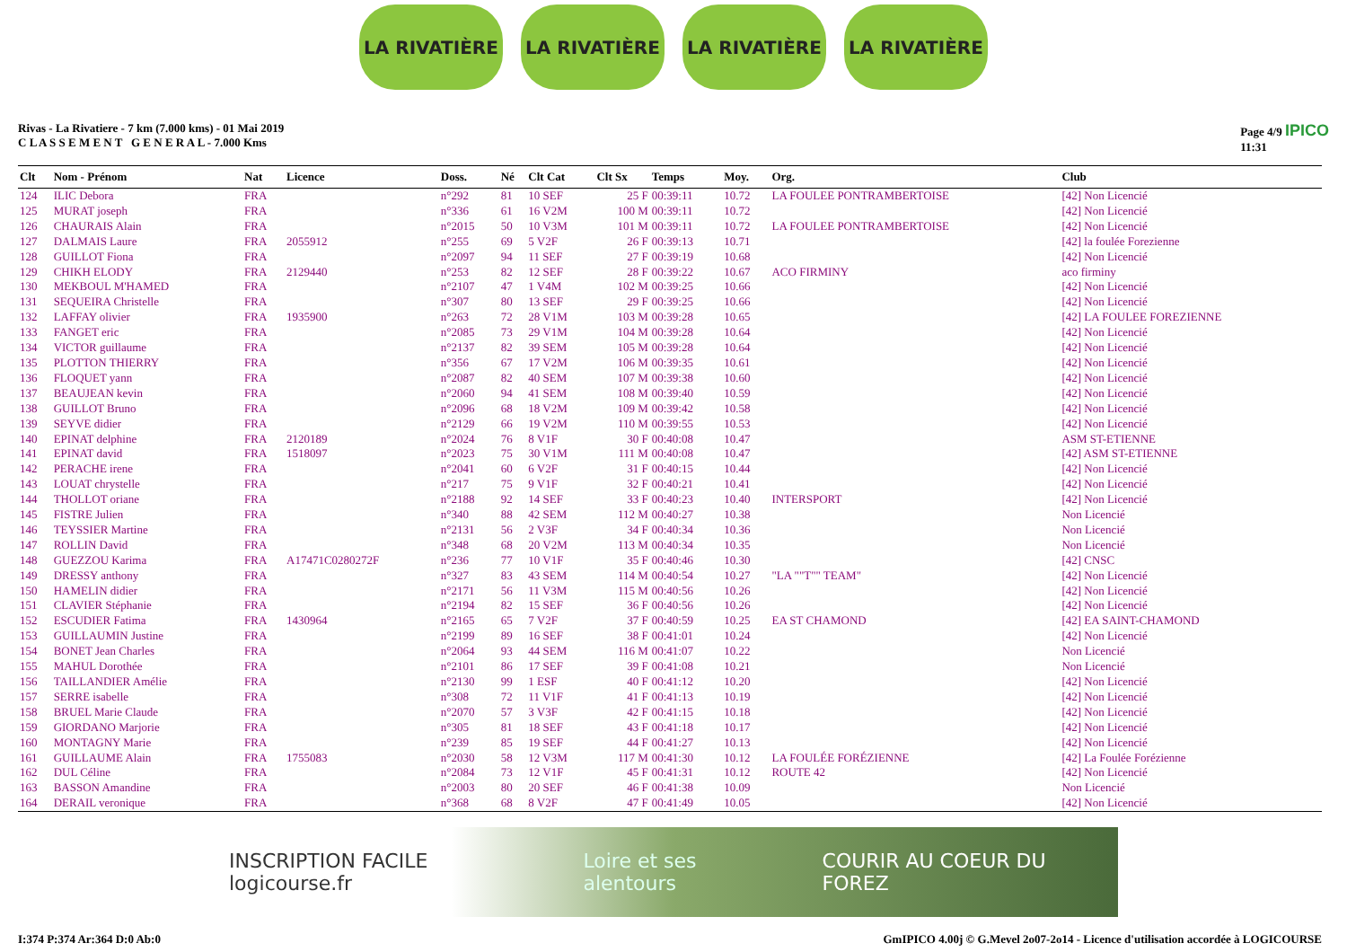LA RIVATIÈRE LA RIVATIÈRE LA RIVATIÈRE LA RIVATIÈRE
Rivas - La Rivatiere - 7 km (7.000 kms) - 01 Mai 2019
C L A S S E M E N T G E N E R A L - 7.000 Kms
Page 4/9 IPICO
11:31
| Clt | Nom - Prénom | Nat | Licence | Doss. | Né | Clt Cat | Clt Sx | Temps | Moy. | Org. | Club |
| --- | --- | --- | --- | --- | --- | --- | --- | --- | --- | --- | --- |
| 124 | ILIC Debora | FRA | | n°292 | 81 | 10 SEF | 25 F | 00:39:11 | 10.72 | LA FOULEE PONTRAMBERTOISE | [42] Non Licencié |
| 125 | MURAT joseph | FRA | | n°336 | 61 | 16 V2M | 100 M | 00:39:11 | 10.72 | | [42] Non Licencié |
| 126 | CHAURAIS Alain | FRA | | n°2015 | 50 | 10 V3M | 101 M | 00:39:11 | 10.72 | LA FOULEE PONTRAMBERTOISE | [42] Non Licencié |
| 127 | DALMAIS Laure | FRA | 2055912 | n°255 | 69 | 5 V2F | 26 F | 00:39:13 | 10.71 | | [42] la foulée Forezienne |
| 128 | GUILLOT Fiona | FRA | | n°2097 | 94 | 11 SEF | 27 F | 00:39:19 | 10.68 | | [42] Non Licencié |
| 129 | CHIKH ELODY | FRA | 2129440 | n°253 | 82 | 12 SEF | 28 F | 00:39:22 | 10.67 | ACO FIRMINY | aco firminy |
| 130 | MEKBOUL M'HAMED | FRA | | n°2107 | 47 | 1 V4M | 102 M | 00:39:25 | 10.66 | | [42] Non Licencié |
| 131 | SEQUEIRA Christelle | FRA | | n°307 | 80 | 13 SEF | 29 F | 00:39:25 | 10.66 | | [42] Non Licencié |
| 132 | LAFFAY olivier | FRA | 1935900 | n°263 | 72 | 28 V1M | 103 M | 00:39:28 | 10.65 | | [42] LA FOULEE FOREZIENNE |
| 133 | FANGET eric | FRA | | n°2085 | 73 | 29 V1M | 104 M | 00:39:28 | 10.64 | | [42] Non Licencié |
| 134 | VICTOR guillaume | FRA | | n°2137 | 82 | 39 SEM | 105 M | 00:39:28 | 10.64 | | [42] Non Licencié |
| 135 | PLOTTON THIERRY | FRA | | n°356 | 67 | 17 V2M | 106 M | 00:39:35 | 10.61 | | [42] Non Licencié |
| 136 | FLOQUET yann | FRA | | n°2087 | 82 | 40 SEM | 107 M | 00:39:38 | 10.60 | | [42] Non Licencié |
| 137 | BEAUJEAN kevin | FRA | | n°2060 | 94 | 41 SEM | 108 M | 00:39:40 | 10.59 | | [42] Non Licencié |
| 138 | GUILLOT Bruno | FRA | | n°2096 | 68 | 18 V2M | 109 M | 00:39:42 | 10.58 | | [42] Non Licencié |
| 139 | SEYVE didier | FRA | | n°2129 | 66 | 19 V2M | 110 M | 00:39:55 | 10.53 | | [42] Non Licencié |
| 140 | EPINAT delphine | FRA | 2120189 | n°2024 | 76 | 8 V1F | 30 F | 00:40:08 | 10.47 | | ASM ST-ETIENNE |
| 141 | EPINAT david | FRA | 1518097 | n°2023 | 75 | 30 V1M | 111 M | 00:40:08 | 10.47 | | [42] ASM ST-ETIENNE |
| 142 | PERACHE irene | FRA | | n°2041 | 60 | 6 V2F | 31 F | 00:40:15 | 10.44 | | [42] Non Licencié |
| 143 | LOUAT chrystelle | FRA | | n°217 | 75 | 9 V1F | 32 F | 00:40:21 | 10.41 | | [42] Non Licencié |
| 144 | THOLLOT oriane | FRA | | n°2188 | 92 | 14 SEF | 33 F | 00:40:23 | 10.40 | INTERSPORT | [42] Non Licencié |
| 145 | FISTRE Julien | FRA | | n°340 | 88 | 42 SEM | 112 M | 00:40:27 | 10.38 | | Non Licencié |
| 146 | TEYSSIER Martine | FRA | | n°2131 | 56 | 2 V3F | 34 F | 00:40:34 | 10.36 | | Non Licencié |
| 147 | ROLLIN David | FRA | | n°348 | 68 | 20 V2M | 113 M | 00:40:34 | 10.35 | | Non Licencié |
| 148 | GUEZZOU Karima | FRA | A17471C0280272F | n°236 | 77 | 10 V1F | 35 F | 00:40:46 | 10.30 | | [42] CNSC |
| 149 | DRESSY anthony | FRA | | n°327 | 83 | 43 SEM | 114 M | 00:40:54 | 10.27 | "LA ""T"" TEAM" | [42] Non Licencié |
| 150 | HAMELIN didier | FRA | | n°2171 | 56 | 11 V3M | 115 M | 00:40:56 | 10.26 | | [42] Non Licencié |
| 151 | CLAVIER Stéphanie | FRA | | n°2194 | 82 | 15 SEF | 36 F | 00:40:56 | 10.26 | | [42] Non Licencié |
| 152 | ESCUDIER Fatima | FRA | 1430964 | n°2165 | 65 | 7 V2F | 37 F | 00:40:59 | 10.25 | EA ST CHAMOND | [42] EA SAINT-CHAMOND |
| 153 | GUILLAUMIN Justine | FRA | | n°2199 | 89 | 16 SEF | 38 F | 00:41:01 | 10.24 | | [42] Non Licencié |
| 154 | BONET Jean Charles | FRA | | n°2064 | 93 | 44 SEM | 116 M | 00:41:07 | 10.22 | | Non Licencié |
| 155 | MAHUL Dorothée | FRA | | n°2101 | 86 | 17 SEF | 39 F | 00:41:08 | 10.21 | | Non Licencié |
| 156 | TAILLANDIER Amélie | FRA | | n°2130 | 99 | 1 ESF | 40 F | 00:41:12 | 10.20 | | [42] Non Licencié |
| 157 | SERRE isabelle | FRA | | n°308 | 72 | 11 V1F | 41 F | 00:41:13 | 10.19 | | [42] Non Licencié |
| 158 | BRUEL Marie Claude | FRA | | n°2070 | 57 | 3 V3F | 42 F | 00:41:15 | 10.18 | | [42] Non Licencié |
| 159 | GIORDANO Marjorie | FRA | | n°305 | 81 | 18 SEF | 43 F | 00:41:18 | 10.17 | | [42] Non Licencié |
| 160 | MONTAGNY Marie | FRA | | n°239 | 85 | 19 SEF | 44 F | 00:41:27 | 10.13 | | [42] Non Licencié |
| 161 | GUILLAUME Alain | FRA | 1755083 | n°2030 | 58 | 12 V3M | 117 M | 00:41:30 | 10.12 | LA FOULÉE FORÉZIENNE | [42] La Foulée Forézienne |
| 162 | DUL Céline | FRA | | n°2084 | 73 | 12 V1F | 45 F | 00:41:31 | 10.12 | ROUTE 42 | [42] Non Licencié |
| 163 | BASSON Amandine | FRA | | n°2003 | 80 | 20 SEF | 46 F | 00:41:38 | 10.09 | | Non Licencié |
| 164 | DERAIL veronique | FRA | | n°368 | 68 | 8 V2F | 47 F | 00:41:49 | 10.05 | | [42] Non Licencié |
INSCRIPTION FACILE logicourse.fr Loire et ses alentours COURIR AU COEUR DU FOREZ
I:374 P:374 Ar:364 D:0 Ab:0 GmIPICO 4.00j © G.Mevel 2o07-2o14 - Licence d'utilisation accordée à LOGICOURSE